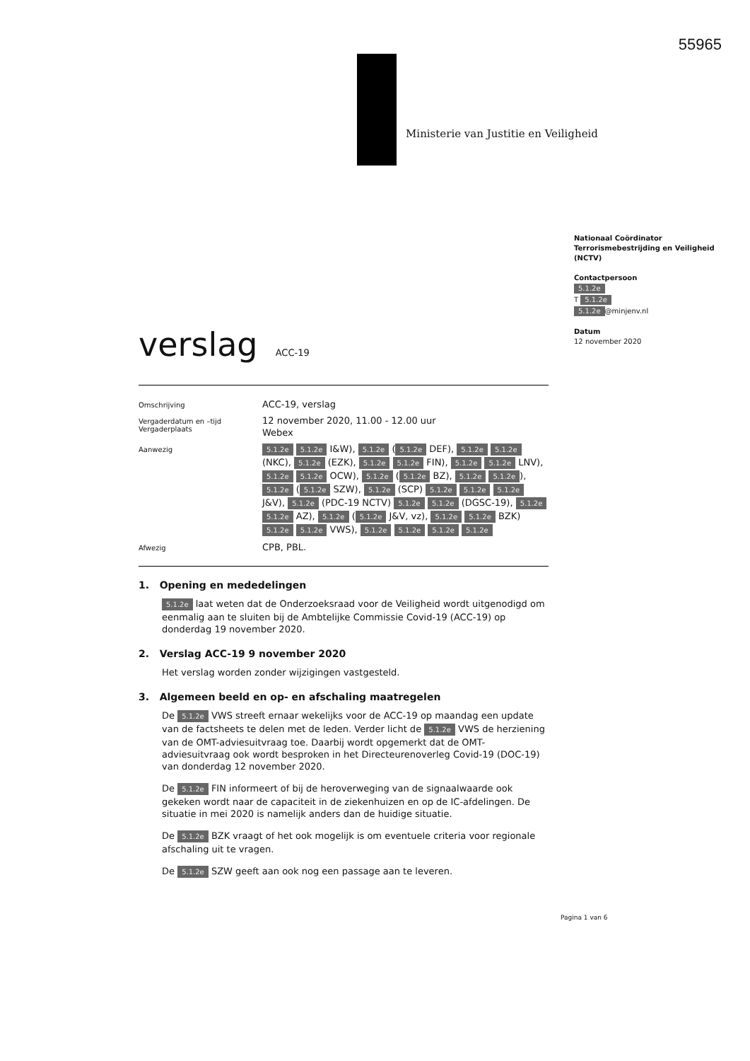55965
Ministerie van Justitie en Veiligheid
Nationaal Coördinator Terrorismebestrijding en Veiligheid (NCTV)
Contactpersoon
5.1.2e
T 5.1.2e
5.1.2e @minjenv.nl
Datum
12 november 2020
verslag
ACC-19
Omschrijving
ACC-19, verslag
Vergaderdatum en –tijd
Vergaderplaats
12 november 2020, 11.00 - 12.00 uur
Webex
Aanwezig
5.1.2e 5.1.2e I&W), 5.1.2e (5.1.2e DEF), 5.1.2e 5.1.2e (NKC), 5.1.2e (EZK), 5.1.2e 5.1.2e FIN), 5.1.2e 5.1.2e LNV), 5.1.2e 5.1.2e OCW), 5.1.2e (5.1.2e BZ), 5.1.2e 5.1.2e), 5.1.2e (5.1.2e SZW), 5.1.2e (SCP) 5.1.2e 5.1.2e 5.1.2e J&V), 5.1.2e (PDC-19 NCTV) 5.1.2e 5.1.2e (DGSC-19), 5.1.2e 5.1.2e AZ), 5.1.2e (5.1.2e J&V, vz), 5.1.2e 5.1.2e BZK) 5.1.2e 5.1.2e VWS), 5.1.2e 5.1.2e 5.1.2e 5.1.2e
Afwezig
CPB, PBL.
1. Opening en mededelingen
5.1.2e laat weten dat de Onderzoeksraad voor de Veiligheid wordt uitgenodigd om eenmalig aan te sluiten bij de Ambtelijke Commissie Covid-19 (ACC-19) op donderdag 19 november 2020.
2. Verslag ACC-19 9 november 2020
Het verslag worden zonder wijzigingen vastgesteld.
3. Algemeen beeld en op- en afschaling maatregelen
De 5.1.2e VWS streeft ernaar wekelijks voor de ACC-19 op maandag een update van de factsheets te delen met de leden. Verder licht de 5.1.2e VWS de herziening van de OMT-adviesuitvraag toe. Daarbij wordt opgemerkt dat de OMT-adviesuitvraag ook wordt besproken in het Directeurenoverleg Covid-19 (DOC-19) van donderdag 12 november 2020.
De 5.1.2e FIN informeert of bij de heroverweging van de signaalwaarde ook gekeken wordt naar de capaciteit in de ziekenhuizen en op de IC-afdelingen. De situatie in mei 2020 is namelijk anders dan de huidige situatie.
De 5.1.2e BZK vraagt of het ook mogelijk is om eventuele criteria voor regionale afschaling uit te vragen.
De 5.1.2e SZW geeft aan ook nog een passage aan te leveren.
Pagina 1 van 6